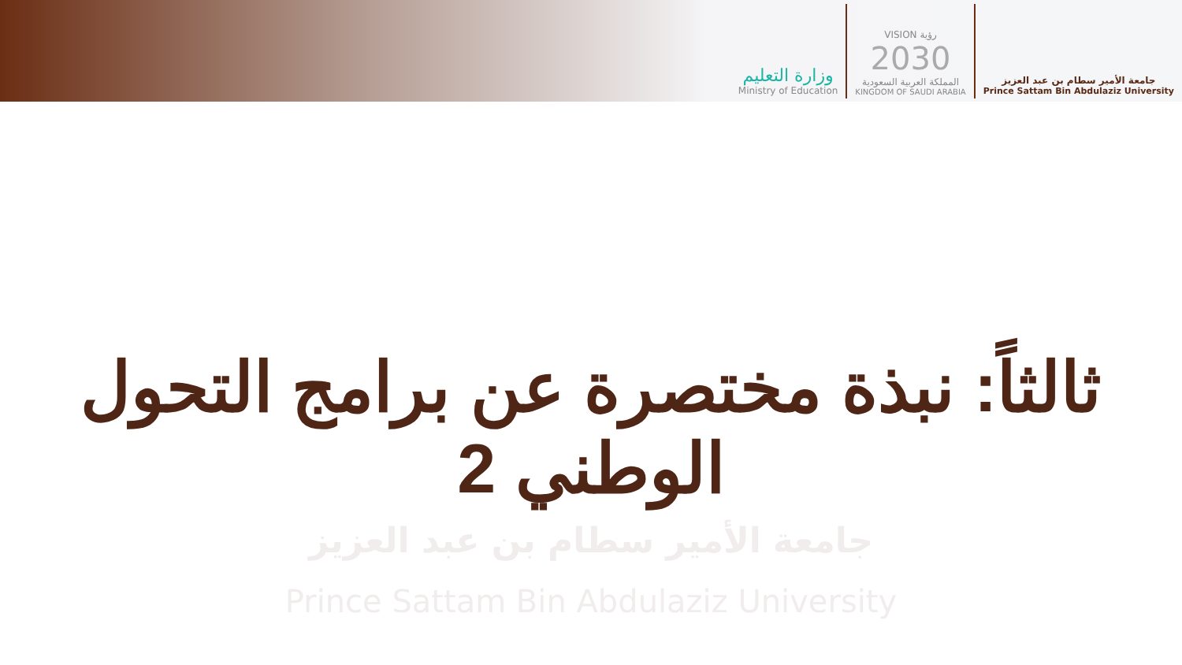وزارة التعليم
Ministry of Education
VISION رؤية
2030
المملكة العربية السعودية
KINGDOM OF SAUDI ARABIA
جامعة الأمير سطام بن عبد العزيز
Prince Sattam Bin Abdulaziz University
جامعة الأمير سطام بن عبد العزيز
Prince Sattam Bin Abdulaziz University
ثالثاً: نبذة مختصرة عن برامج التحول الوطني 2